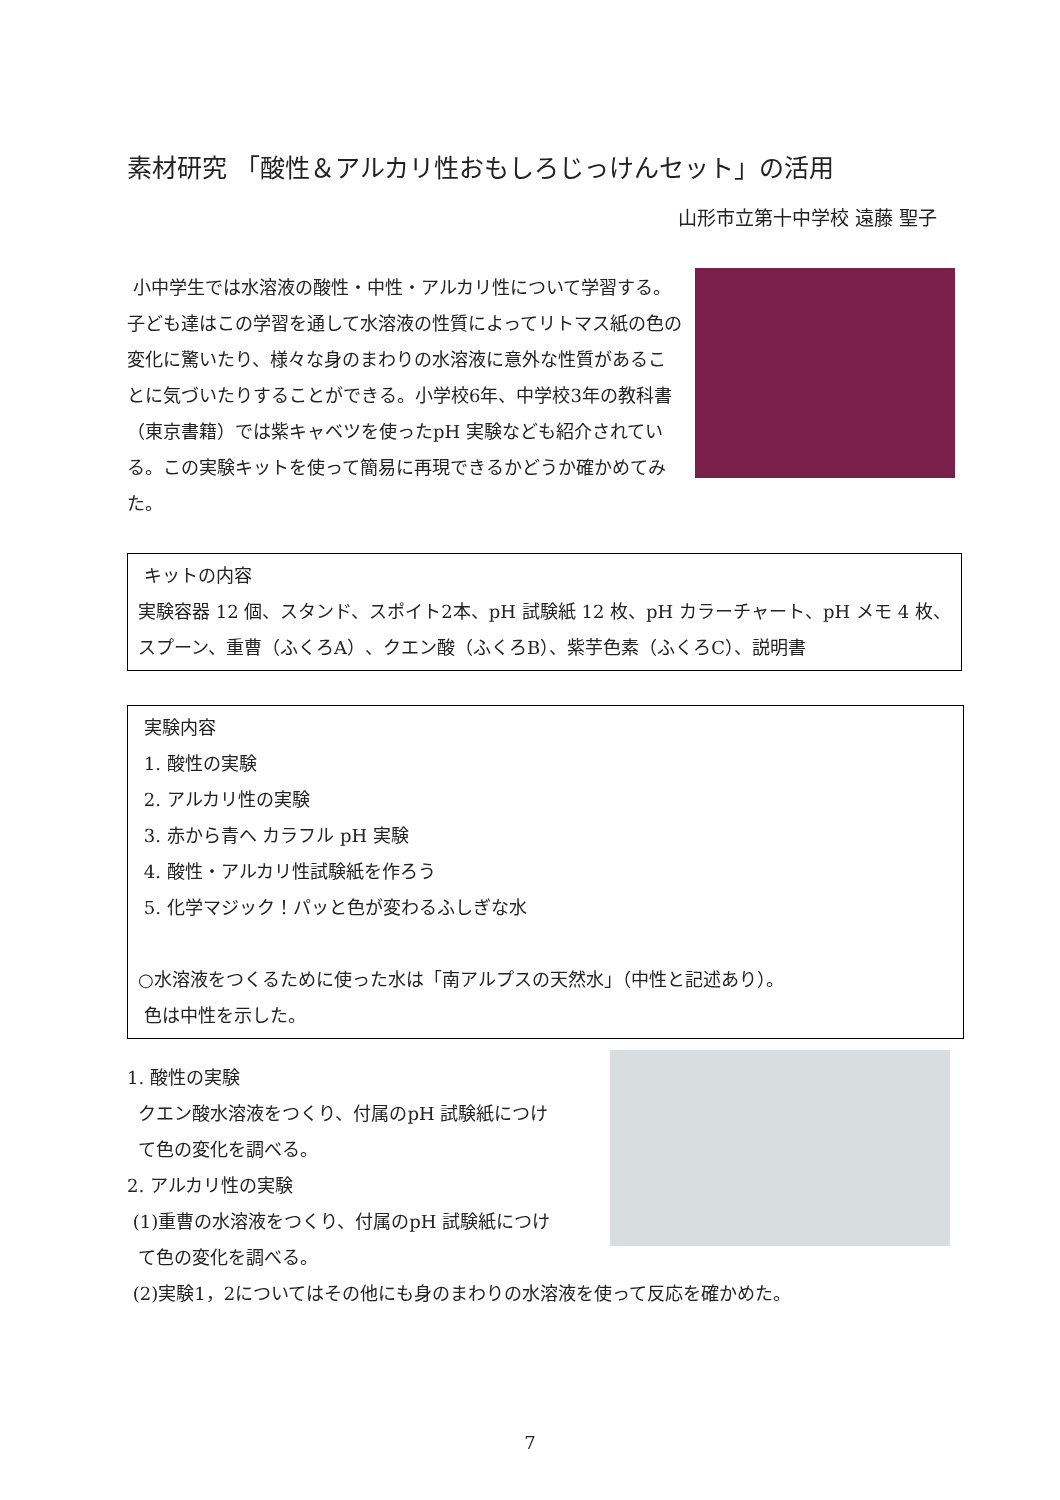素材研究 「酸性＆アルカリ性おもしろじっけんセット」の活用
山形市立第十中学校 遠藤 聖子
小中学生では水溶液の酸性・中性・アルカリ性について学習する。子ども達はこの学習を通して水溶液の性質によってリトマス紙の色の変化に驚いたり、様々な身のまわりの水溶液に意外な性質があることに気づいたりすることができる。小学校6年、中学校3年の教科書（東京書籍）では紫キャベツを使ったpH 実験なども紹介されている。この実験キットを使って簡易に再現できるかどうか確かめてみた。
キットの内容
実験容器 12 個、スタンド、スポイト2本、pH 試験紙 12 枚、pH カラーチャート、pH メモ 4 枚、スプーン、重曹（ふくろA）、クエン酸（ふくろB）、紫芋色素（ふくろC）、説明書
実験内容
1. 酸性の実験
2. アルカリ性の実験
3. 赤から青へ カラフル pH 実験
4. 酸性・アルカリ性試験紙を作ろう
5. 化学マジック！パッと色が変わるふしぎな水
○水溶液をつくるために使った水は「南アルプスの天然水」（中性と記述あり）。
色は中性を示した。
1. 酸性の実験
クエン酸水溶液をつくり、付属のpH 試験紙につけ
て色の変化を調べる。
2. アルカリ性の実験
(1)重曹の水溶液をつくり、付属のpH 試験紙につけ
て色の変化を調べる。
(2)実験1，2についてはその他にも身のまわりの水溶液を使って反応を確かめた。
7